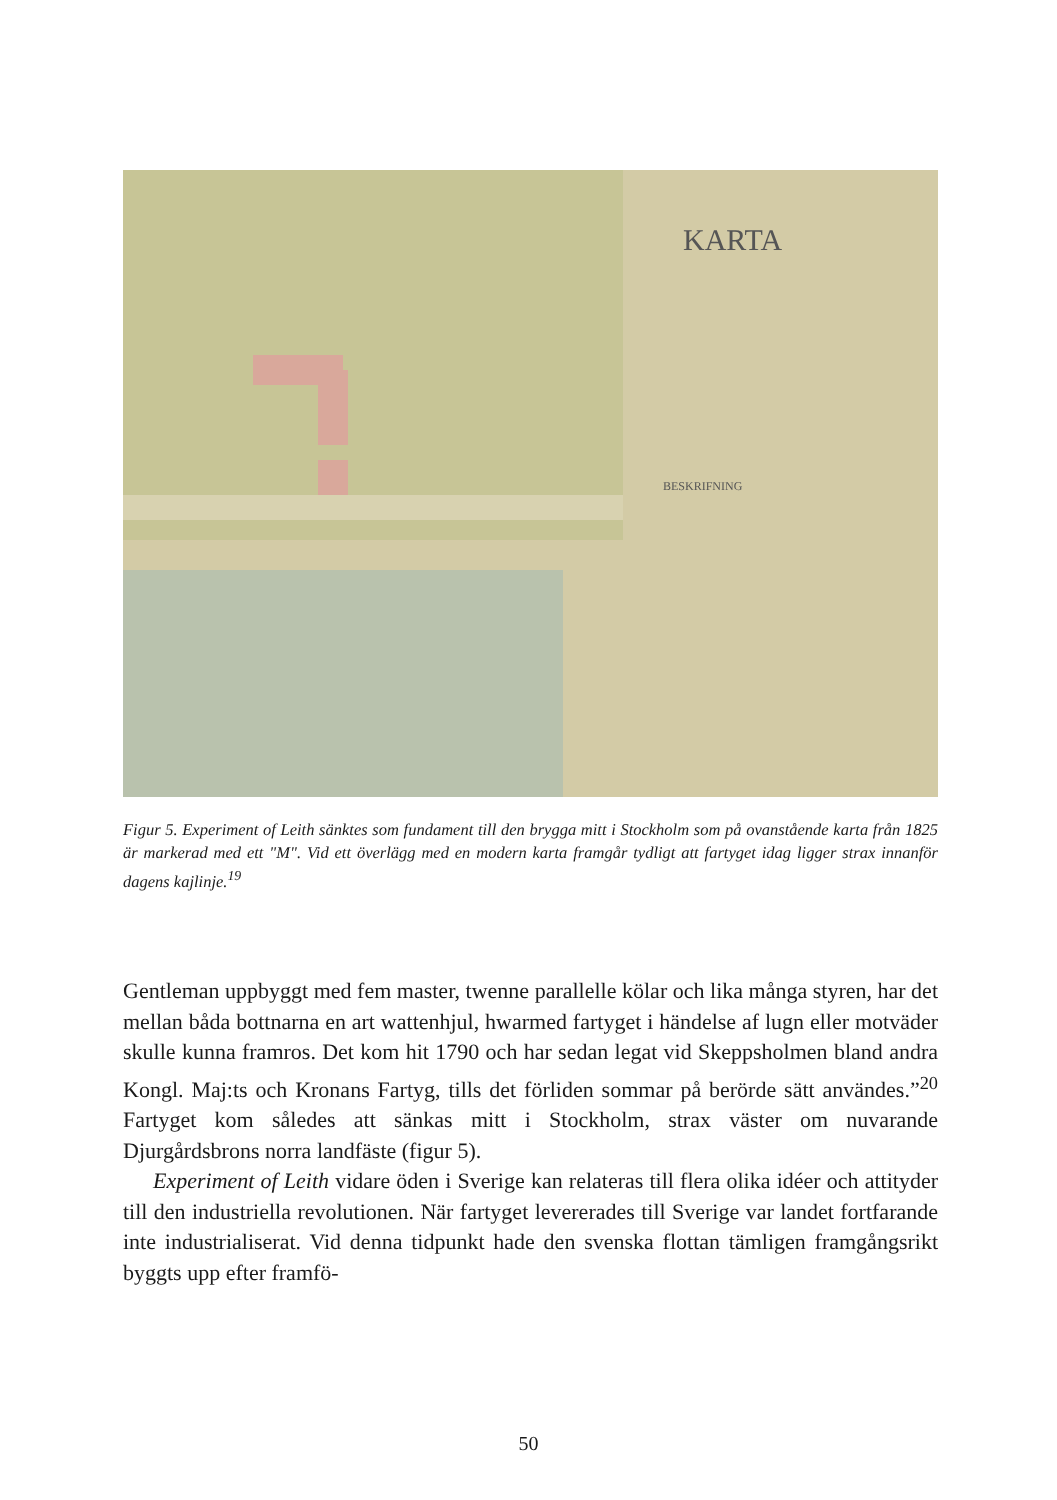KARTA
BESKRIFNING
Figur 5. Experiment of Leith sänktes som fundament till den brygga mitt i Stockholm som på ovanstående karta från 1825 är markerad med ett "M". Vid ett överlägg med en modern karta framgår tydligt att fartyget idag ligger strax innanför dagens kajlinje.<sup>19</sup>
Gentleman uppbyggt med fem master, twenne parallelle kölar och lika många styren, har det mellan båda bottnarna en art wattenhjul, hwarmed fartyget i händelse af lugn eller motväder skulle kunna framros. Det kom hit 1790 och har sedan legat vid Skeppsholmen bland andra Kongl. Maj:ts och Kronans Fartyg, tills det förliden sommar på berörde sätt användes.”<sup>20</sup> Fartyget kom således att sänkas mitt i Stockholm, strax väster om nuvarande Djurgårdsbrons norra landfäste (figur 5).
Experiment of Leith vidare öden i Sverige kan relateras till flera olika idéer och attityder till den industriella revolutionen. När fartyget levererades till Sverige var landet fortfarande inte industrialiserat. Vid denna tidpunkt hade den svenska flottan tämligen framgångsrikt byggts upp efter framfö-
50